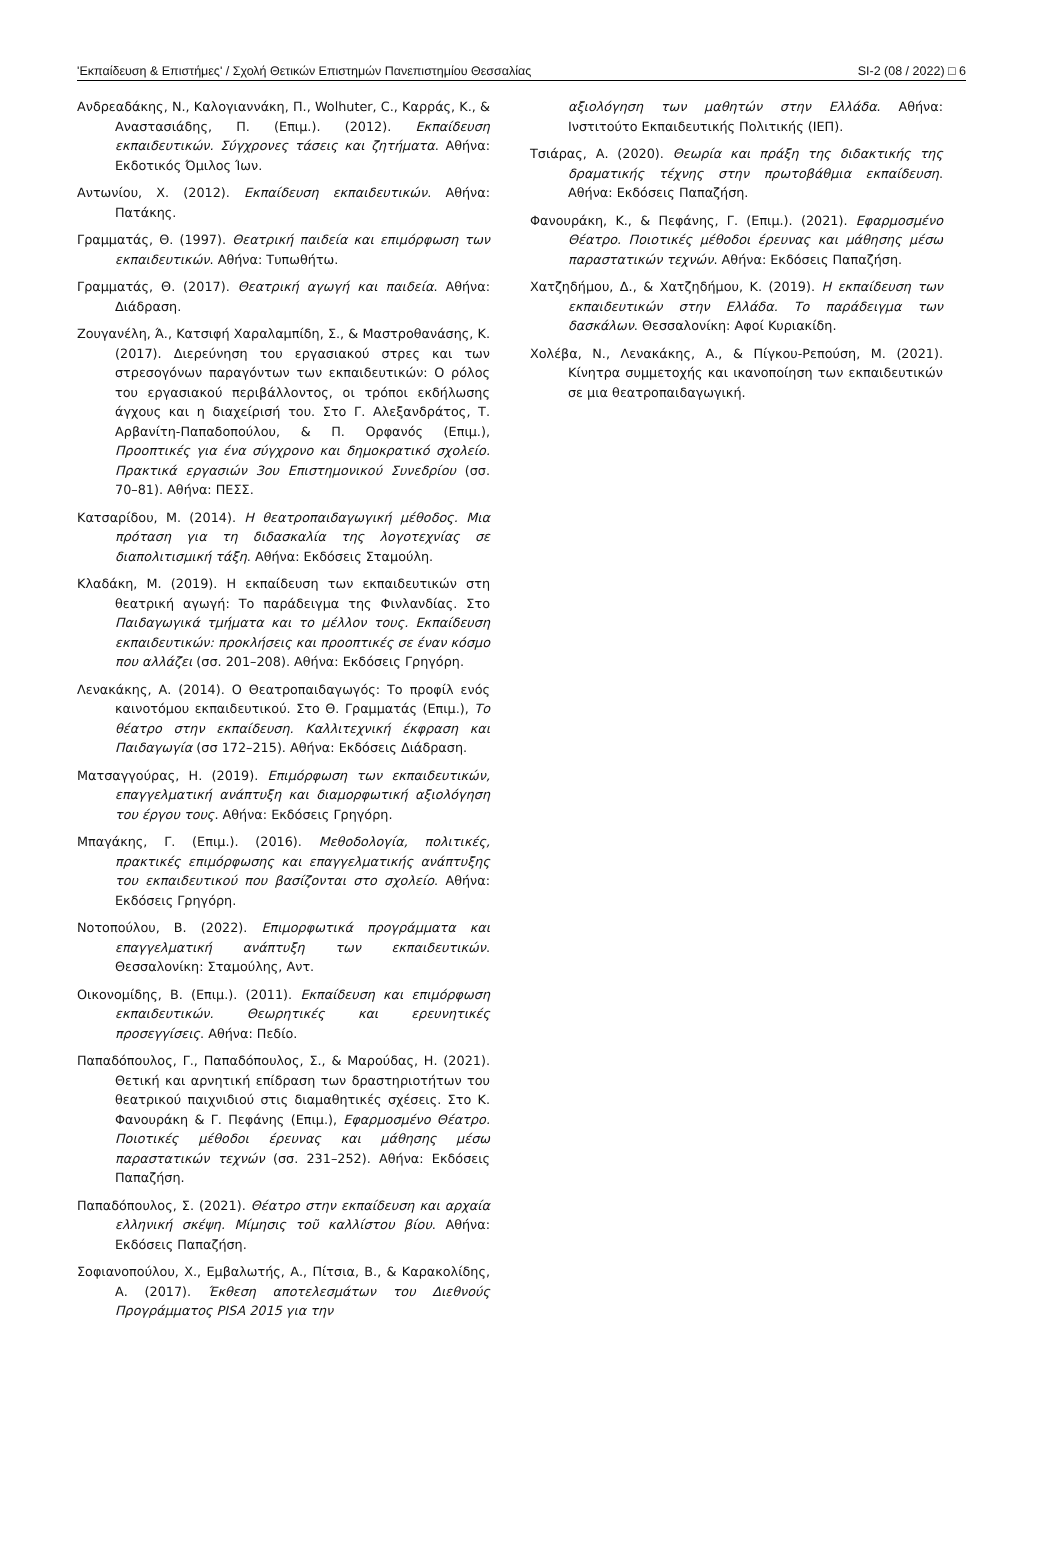'Εκπαίδευση & Επιστήμες' / Σχολή Θετικών Επιστημών Πανεπιστημίου Θεσσαλίας SI-2 (08 / 2022) □ 6
Ανδρεαδάκης, Ν., Καλογιαννάκη, Π., Wolhuter, C., Καρράς, Κ., & Αναστασιάδης, Π. (Επιμ.). (2012). Εκπαίδευση εκπαιδευτικών. Σύγχρονες τάσεις και ζητήματα. Αθήνα: Εκδοτικός Όμιλος Ίων.
Αντωνίου, Χ. (2012). Εκπαίδευση εκπαιδευτικών. Αθήνα: Πατάκης.
Γραμματάς, Θ. (1997). Θεατρική παιδεία και επιμόρφωση των εκπαιδευτικών. Αθήνα: Τυπωθήτω.
Γραμματάς, Θ. (2017). Θεατρική αγωγή και παιδεία. Αθήνα: Διάδραση.
Ζουγανέλη, Ά., Κατσιφή Χαραλαμπίδη, Σ., & Μαστροθανάσης, Κ. (2017). Διερεύνηση του εργασιακού στρες και των στρεσογόνων παραγόντων των εκπαιδευτικών: Ο ρόλος του εργασιακού περιβάλλοντος, οι τρόποι εκδήλωσης άγχους και η διαχείρισή του. Στο Γ. Αλεξανδράτος, Τ. Αρβανίτη-Παπαδοπούλου, & Π. Ορφανός (Επιμ.), Προοπτικές για ένα σύγχρονο και δημοκρατικό σχολείο. Πρακτικά εργασιών 3ου Επιστημονικού Συνεδρίου (σσ. 70–81). Αθήνα: ΠΕΣΣ.
Κατσαρίδου, Μ. (2014). Η θεατροπαιδαγωγική μέθοδος. Μια πρόταση για τη διδασκαλία της λογοτεχνίας σε διαπολιτισμική τάξη. Αθήνα: Εκδόσεις Σταμούλη.
Κλαδάκη, Μ. (2019). Η εκπαίδευση των εκπαιδευτικών στη θεατρική αγωγή: Το παράδειγμα της Φινλανδίας. Στο Παιδαγωγικά τμήματα και το μέλλον τους. Εκπαίδευση εκπαιδευτικών: προκλήσεις και προοπτικές σε έναν κόσμο που αλλάζει (σσ. 201–208). Αθήνα: Εκδόσεις Γρηγόρη.
Λενακάκης, Α. (2014). Ο Θεατροπαιδαγωγός: Το προφίλ ενός καινοτόμου εκπαιδευτικού. Στο Θ. Γραμματάς (Επιμ.), Το θέατρο στην εκπαίδευση. Καλλιτεχνική έκφραση και Παιδαγωγία (σσ 172–215). Αθήνα: Εκδόσεις Διάδραση.
Ματσαγγούρας, Η. (2019). Επιμόρφωση των εκπαιδευτικών, επαγγελματική ανάπτυξη και διαμορφωτική αξιολόγηση του έργου τους. Αθήνα: Εκδόσεις Γρηγόρη.
Μπαγάκης, Γ. (Επιμ.). (2016). Μεθοδολογία, πολιτικές, πρακτικές επιμόρφωσης και επαγγελματικής ανάπτυξης του εκπαιδευτικού που βασίζονται στο σχολείο. Αθήνα: Εκδόσεις Γρηγόρη.
Νοτοπούλου, Β. (2022). Επιμορφωτικά προγράμματα και επαγγελματική ανάπτυξη των εκπαιδευτικών. Θεσσαλονίκη: Σταμούλης, Αντ.
Οικονομίδης, Β. (Επιμ.). (2011). Εκπαίδευση και επιμόρφωση εκπαιδευτικών. Θεωρητικές και ερευνητικές προσεγγίσεις. Αθήνα: Πεδίο.
Παπαδόπουλος, Γ., Παπαδόπουλος, Σ., & Μαρούδας, Η. (2021). Θετική και αρνητική επίδραση των δραστηριοτήτων του θεατρικού παιχνιδιού στις διαμαθητικές σχέσεις. Στο Κ. Φανουράκη & Γ. Πεφάνης (Επιμ.), Εφαρμοσμένο Θέατρο. Ποιοτικές μέθοδοι έρευνας και μάθησης μέσω παραστατικών τεχνών (σσ. 231–252). Αθήνα: Εκδόσεις Παπαζήση.
Παπαδόπουλος, Σ. (2021). Θέατρο στην εκπαίδευση και αρχαία ελληνική σκέψη. Μίμησις τοῦ καλλίστου βίου. Αθήνα: Εκδόσεις Παπαζήση.
Σοφιανοπούλου, Χ., Εμβαλωτής, Α., Πίτσια, Β., & Καρακολίδης, Α. (2017). Έκθεση αποτελεσμάτων του Διεθνούς Προγράμματος PISA 2015 για την
αξιολόγηση των μαθητών στην Ελλάδα. Αθήνα: Ινστιτούτο Εκπαιδευτικής Πολιτικής (ΙΕΠ).
Τσιάρας, Α. (2020). Θεωρία και πράξη της διδακτικής της δραματικής τέχνης στην πρωτοβάθμια εκπαίδευση. Αθήνα: Εκδόσεις Παπαζήση.
Φανουράκη, Κ., & Πεφάνης, Γ. (Επιμ.). (2021). Εφαρμοσμένο Θέατρο. Ποιοτικές μέθοδοι έρευνας και μάθησης μέσω παραστατικών τεχνών. Αθήνα: Εκδόσεις Παπαζήση.
Χατζηδήμου, Δ., & Χατζηδήμου, Κ. (2019). Η εκπαίδευση των εκπαιδευτικών στην Ελλάδα. Το παράδειγμα των δασκάλων. Θεσσαλονίκη: Αφοί Κυριακίδη.
Χολέβα, Ν., Λενακάκης, Α., & Πίγκου-Ρεπούση, Μ. (2021). Κίνητρα συμμετοχής και ικανοποίηση των εκπαιδευτικών σε μια θεατροπαιδαγωγική.